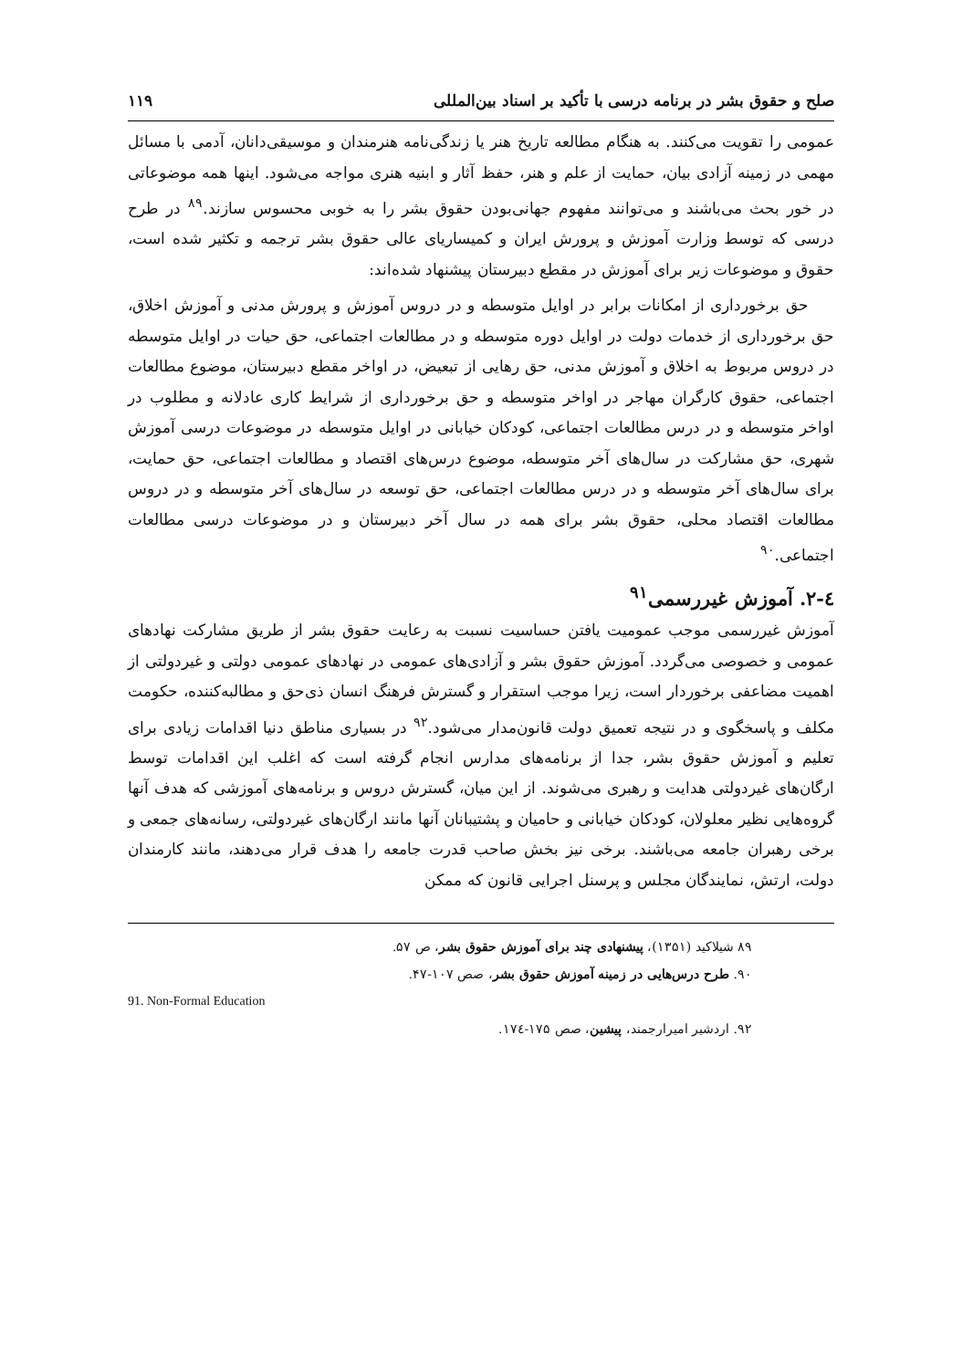صلح و حقوق بشر در برنامه درسی با تأکید بر اسناد بین‌المللی ۱۱۹
عمومی را تقویت می‌کنند. به هنگام مطالعه تاریخ هنر یا زندگی‌نامه هنرمندان و موسیقی‌دانان، آدمی با مسائل مهمی در زمینه آزادی بیان، حمایت از علم و هنر، حفظ آثار و ابنیه هنری مواجه می‌شود. اینها همه موضوعاتی در خور بحث می‌باشند و می‌توانند مفهوم جهانی‌بودن حقوق بشر را به خوبی محسوس سازند.<sup>۸۹</sup> در طرح درسی که توسط وزارت آموزش و پرورش ایران و کمیساریای عالی حقوق بشر ترجمه و تکثیر شده است، حقوق و موضوعات زیر برای آموزش در مقطع دبیرستان پیشنهاد شده‌اند:
حق برخورداری از امکانات برابر در اوایل متوسطه و در دروس آموزش و پرورش مدنی و آموزش اخلاق، حق برخورداری از خدمات دولت در اوایل دوره متوسطه و در مطالعات اجتماعی، حق حیات در اوایل متوسطه در دروس مربوط به اخلاق و آموزش مدنی، حق رهایی از تبعیض، در اواخر مقطع دبیرستان، موضوع مطالعات اجتماعی، حقوق کارگران مهاجر در اواخر متوسطه و حق برخورداری از شرایط کاری عادلانه و مطلوب در اواخر متوسطه و در درس مطالعات اجتماعی، کودکان خیابانی در اوایل متوسطه در موضوعات درسی آموزش شهری، حق مشارکت در سال‌های آخر متوسطه، موضوع درس‌های اقتصاد و مطالعات اجتماعی، حق حمایت، برای سال‌های آخر متوسطه و در درس مطالعات اجتماعی، حق توسعه در سال‌های آخر متوسطه و در دروس مطالعات اقتصاد محلی، حقوق بشر برای همه در سال آخر دبیرستان و در موضوعات درسی مطالعات اجتماعی.<sup>۹۰</sup>
٤-٢. آموزش غیررسمی<sup>۹۱</sup>
آموزش غیررسمی موجب عمومیت یافتن حساسیت نسبت به رعایت حقوق بشر از طریق مشارکت نهادهای عمومی و خصوصی می‌گردد. آموزش حقوق بشر و آزادی‌های عمومی در نهادهای عمومی دولتی و غیردولتی از اهمیت مضاعفی برخوردار است، زیرا موجب استقرار و گسترش فرهنگ انسان ذی‌حق و مطالبه‌کننده، حکومت مکلف و پاسخگوی و در نتیجه تعمیق دولت قانون‌مدار می‌شود.<sup>۹۲</sup> در بسیاری مناطق دنیا اقدامات زیادی برای تعلیم و آموزش حقوق بشر، جدا از برنامه‌های مدارس انجام گرفته است که اغلب این اقدامات توسط ارگان‌های غیردولتی هدایت و رهبری می‌شوند. از این میان، گسترش دروس و برنامه‌های آموزشی که هدف آنها گروه‌هایی نظیر معلولان، کودکان خیابانی و حامیان و پشتیبانان آنها مانند ارگان‌های غیردولتی، رسانه‌های جمعی و برخی رهبران جامعه می‌باشند. برخی نیز بخش صاحب قدرت جامعه را هدف قرار می‌دهند، مانند کارمندان دولت، ارتش، نمایندگان مجلس و پرسنل اجرایی قانون که ممکن
۸۹ شیلاکید (۱۳۵۱)، پیشنهادی چند برای آموزش حقوق بشر، ص ۵۷.
۹۰. طرح درس‌هایی در زمینه آموزش حقوق بشر، صص ۱۰۷-۴۷.
91. Non-Formal Education
۹۲. اردشیر امیرارجمند، پیشین، صص ۱۷۵-۱۷٤.